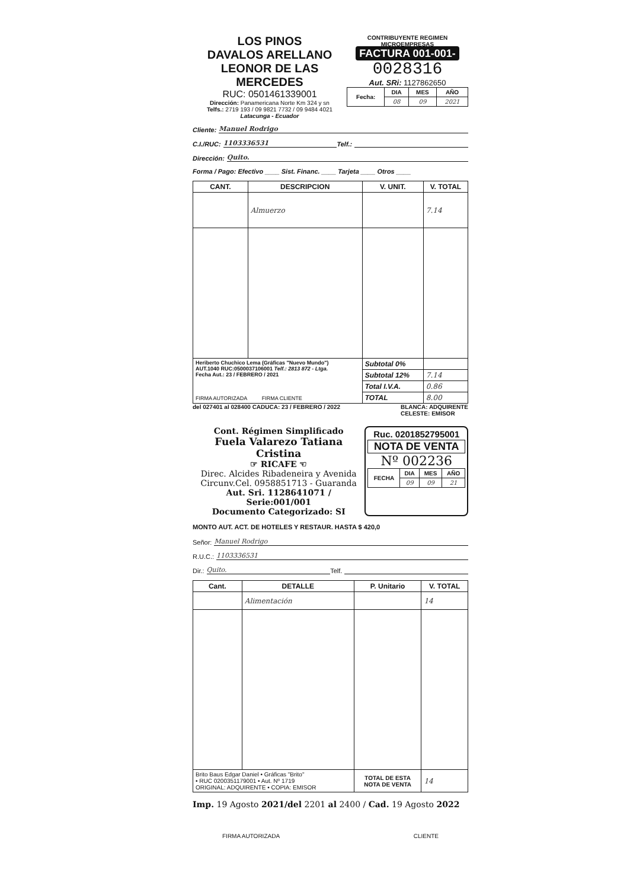LOS PINOS
DAVALOS ARELLANO
LEONOR DE LAS MERCEDES
RUC: 0501461339001
Dirección: Panamericana Norte Km 324 y sn
Telfs.: 2719 193 / 09 9821 7732 / 09 9484 4021
Latacunga - Ecuador
CONTRIBUYENTE REGIMEN MICROEMPRESAS
FACTURA 001-001-
0028316
Aut. SRi: 1127862650
| Fecha: | DIA | MES | AÑO |
| --- | --- | --- | --- |
| | 08 | 09 | 2021 |
Cliente: Manuel Rodrigo
C.I./RUC: 1103336531 Telf.:
Dirección: Quito.
Forma / Pago: Efectivo ____ Sist. Financ. ____ Tarjeta ____ Otros ____
| CANT. | DESCRIPCION | V. UNIT. | V. TOTAL |
| --- | --- | --- | --- |
| | Almuerzo | | 7.14 |
| Heriberto Chuchico Lema (Gráficas "Nuevo Mundo") AUT.1040 RUC:0500037106001 Telf.: 2813 872 - Ltga. Fecha Aut.: 23 / FEBRERO / 2021 FIRMA AUTORIZADA FIRMA CLIENTE | | Subtotal 0% | |
| | | Subtotal 12% | 7.14 |
| | | Total I.V.A. | 0.86 |
| | | TOTAL | 8.00 |
del 027401 al 028400 CADUCA: 23 / FEBRERO / 2022 BLANCA: ADQUIRENTE
CELESTE: EMISOR
Cont. Régimen Simplificado
Fuela Valarezo Tatiana Cristina
☞ RICAFE ☜
Direc. Alcides Ribadeneira y Avenida
Circunv.Cel. 0958851713 - Guaranda
Aut. Sri. 1128641071 / Serie:001/001
Documento Categorizado: SI
Ruc. 0201852795001
NOTA DE VENTA
Nº 002236
| FECHA | DIA | MES | AÑO |
| --- | --- | --- | --- |
| | 09 | 09 | 21 |
MONTO AUT. ACT. DE HOTELES Y RESTAUR. HASTA $ 420,0
Señor: Manuel Rodrigo
R.U.C.: 1103336531
Dir.: Quito. Telf.
| Cant. | DETALLE | P. Unitario | V. TOTAL |
| --- | --- | --- | --- |
| | Alimentación | | 14 |
| Brito Baus Edgar Daniel • Gráficas "Brito" • RUC 0200351179001 • Aut. Nº 1719 ORIGINAL: ADQUIRENTE • COPIA: EMISOR | | TOTAL DE ESTA NOTA DE VENTA | 14 |
Imp. 19 Agosto 2021/del 2201 al 2400 / Cad. 19 Agosto 2022
FIRMA AUTORIZADA CLIENTE